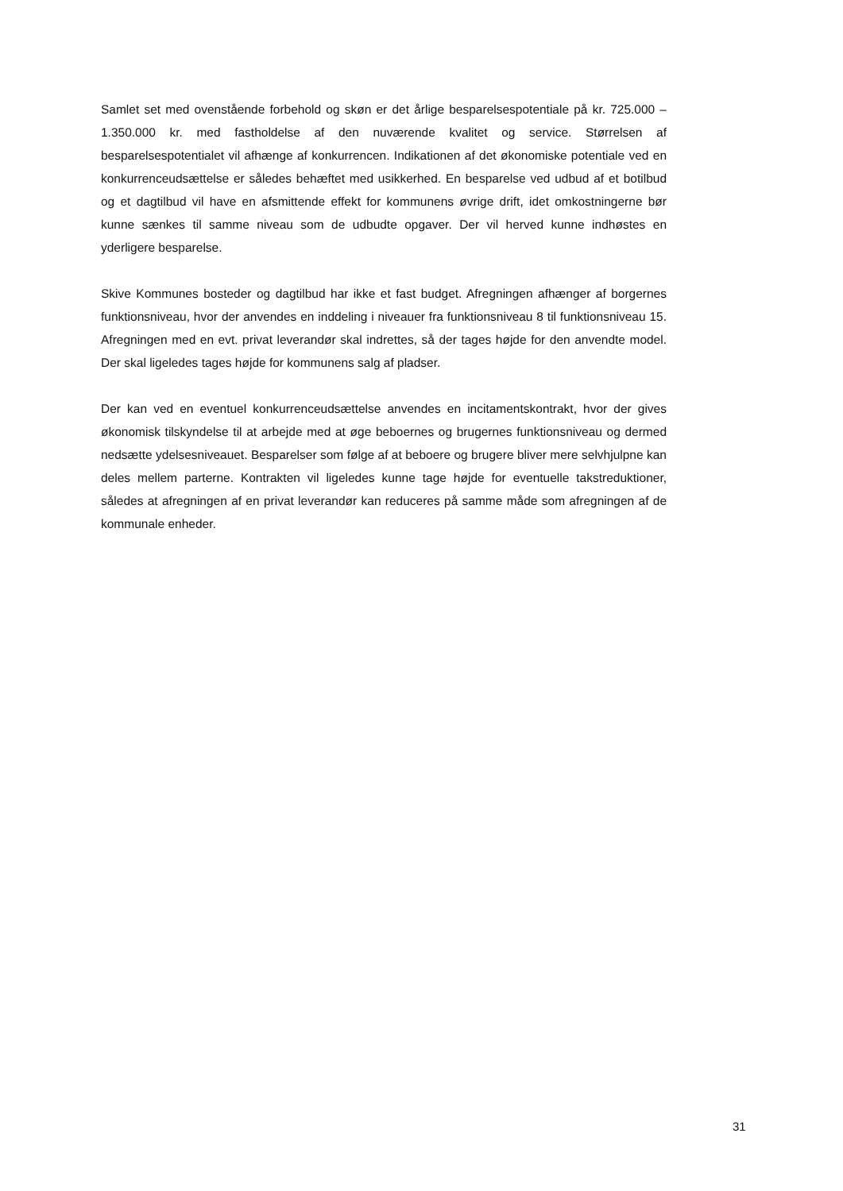Samlet set med ovenstående forbehold og skøn er det årlige besparelsespotentiale på kr. 725.000 – 1.350.000 kr. med fastholdelse af den nuværende kvalitet og service. Størrelsen af besparelsespotentialet vil afhænge af konkurrencen. Indikationen af det økonomiske potentiale ved en konkurrenceudsættelse er således behæftet med usikkerhed. En besparelse ved udbud af et botilbud og et dagtilbud vil have en afsmittende effekt for kommunens øvrige drift, idet omkostningerne bør kunne sænkes til samme niveau som de udbudte opgaver. Der vil herved kunne indhøstes en yderligere besparelse.
Skive Kommunes bosteder og dagtilbud har ikke et fast budget. Afregningen afhænger af borgernes funktionsniveau, hvor der anvendes en inddeling i niveauer fra funktionsniveau 8 til funktionsniveau 15. Afregningen med en evt. privat leverandør skal indrettes, så der tages højde for den anvendte model. Der skal ligeledes tages højde for kommunens salg af pladser.
Der kan ved en eventuel konkurrenceudsættelse anvendes en incitamentskontrakt, hvor der gives økonomisk tilskyndelse til at arbejde med at øge beboernes og brugernes funktionsniveau og dermed nedsætte ydelsesniveauet. Besparelser som følge af at beboere og brugere bliver mere selvhjulpne kan deles mellem parterne. Kontrakten vil ligeledes kunne tage højde for eventuelle takstreduktioner, således at afregningen af en privat leverandør kan reduceres på samme måde som afregningen af de kommunale enheder.
31